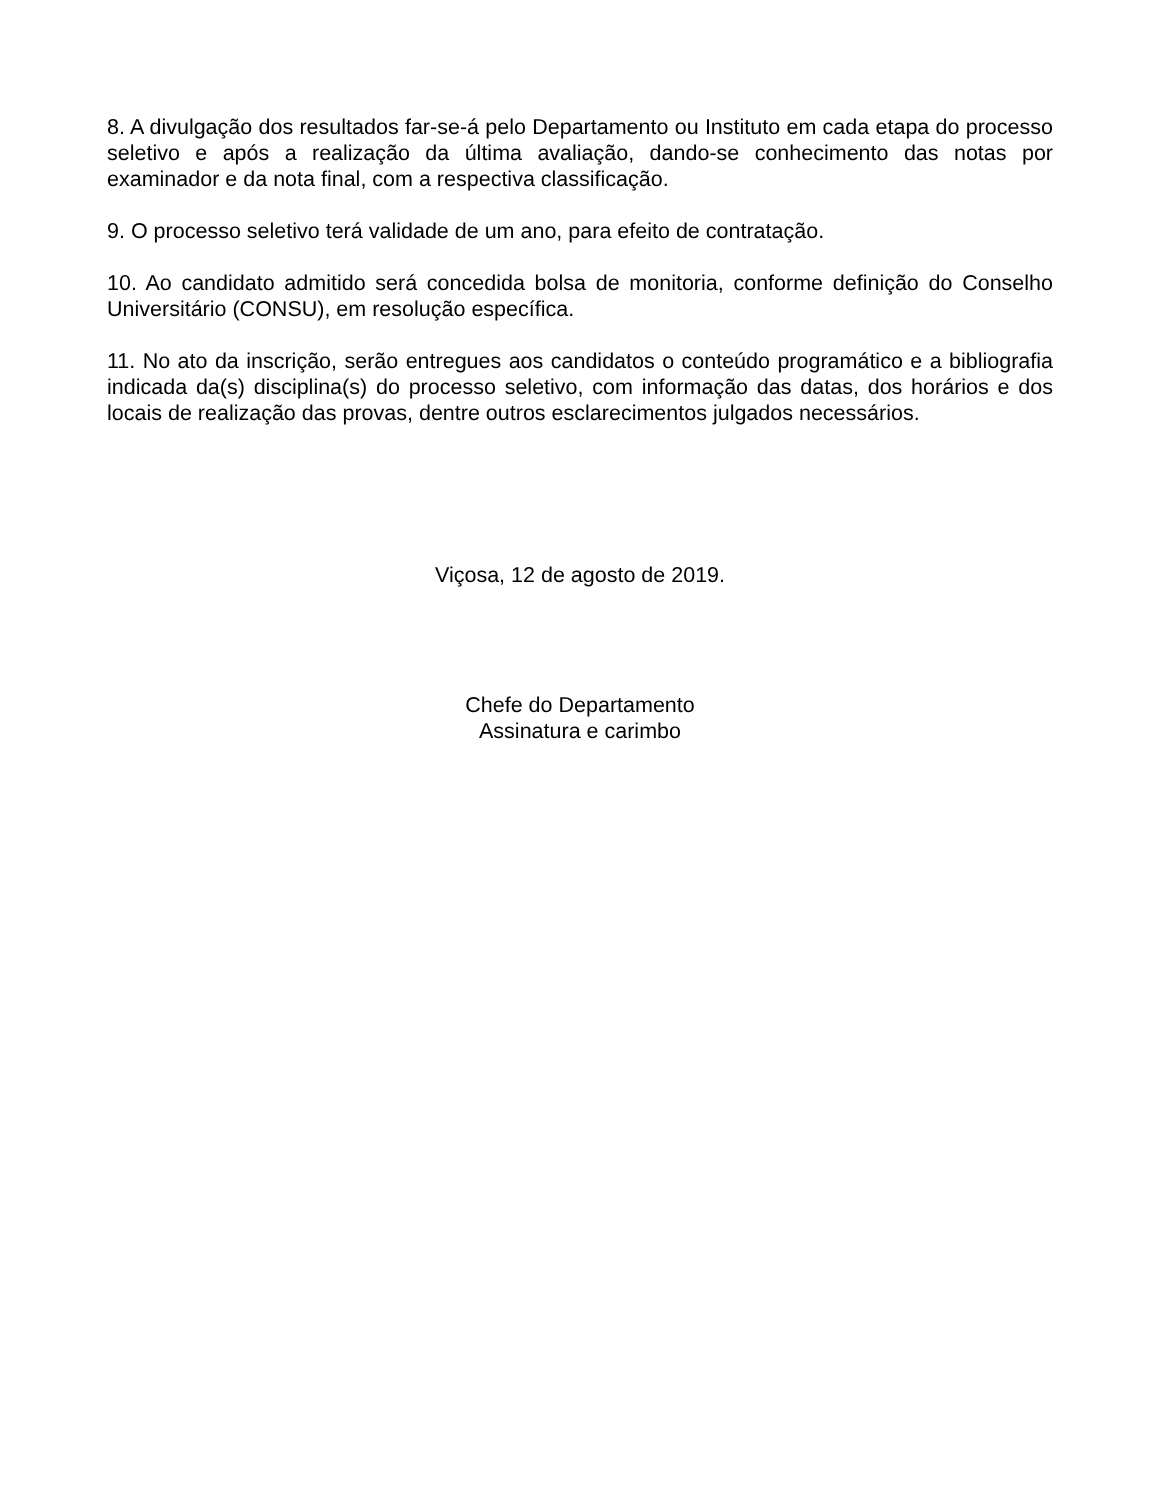8. A divulgação dos resultados far-se-á pelo Departamento ou Instituto em cada etapa do processo seletivo e após a realização da última avaliação, dando-se conhecimento das notas por examinador e da nota final, com a respectiva classificação.
9. O processo seletivo terá validade de um ano, para efeito de contratação.
10. Ao candidato admitido será concedida bolsa de monitoria, conforme definição do Conselho Universitário (CONSU), em resolução específica.
11. No ato da inscrição, serão entregues aos candidatos o conteúdo programático e a bibliografia indicada da(s) disciplina(s) do processo seletivo, com informação das datas, dos horários e dos locais de realização das provas, dentre outros esclarecimentos julgados necessários.
Viçosa, 12 de agosto de 2019.
Chefe do Departamento
Assinatura e carimbo